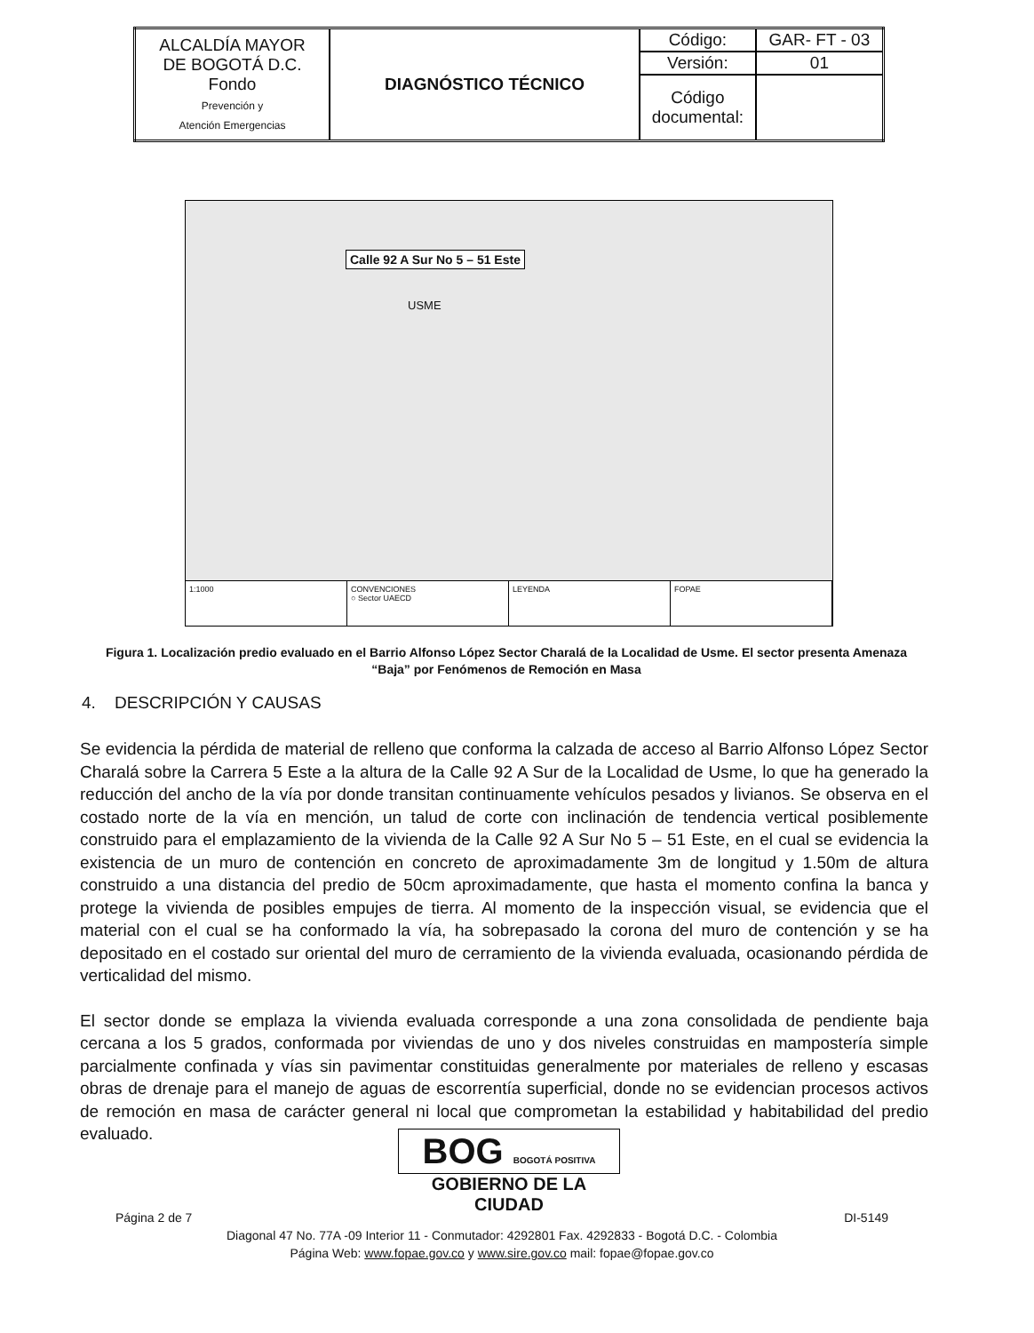| ALCALDÍA MAYOR DE BOGOTÁ D.C. Fondo Prevención y Atención Emergencias | DIAGNÓSTICO TÉCNICO | Código: | GAR- FT - 03 |
| | | Versión: | 01 |
| | | Código documental: | |
Calle 92 A Sur No 5 – 51 Este
USME
1:1000 CONVENCIONES
○ Sector UAECD
LEYENDA FOPAE
Figura 1. Localización predio evaluado en el Barrio Alfonso López Sector Charalá de la Localidad de Usme. El sector presenta Amenaza “Baja” por Fenómenos de Remoción en Masa
4. DESCRIPCIÓN Y CAUSAS
Se evidencia la pérdida de material de relleno que conforma la calzada de acceso al Barrio Alfonso López Sector Charalá sobre la Carrera 5 Este a la altura de la Calle 92 A Sur de la Localidad de Usme, lo que ha generado la reducción del ancho de la vía por donde transitan continuamente vehículos pesados y livianos. Se observa en el costado norte de la vía en mención, un talud de corte con inclinación de tendencia vertical posiblemente construido para el emplazamiento de la vivienda de la Calle 92 A Sur No 5 – 51 Este, en el cual se evidencia la existencia de un muro de contención en concreto de aproximadamente 3m de longitud y 1.50m de altura construido a una distancia del predio de 50cm aproximadamente, que hasta el momento confina la banca y protege la vivienda de posibles empujes de tierra. Al momento de la inspección visual, se evidencia que el material con el cual se ha conformado la vía, ha sobrepasado la corona del muro de contención y se ha depositado en el costado sur oriental del muro de cerramiento de la vivienda evaluada, ocasionando pérdida de verticalidad del mismo.
El sector donde se emplaza la vivienda evaluada corresponde a una zona consolidada de pendiente baja cercana a los 5 grados, conformada por viviendas de uno y dos niveles construidas en mampostería simple parcialmente confinada y vías sin pavimentar constituidas generalmente por materiales de relleno y escasas obras de drenaje para el manejo de aguas de escorrentía superficial, donde no se evidencian procesos activos de remoción en masa de carácter general ni local que comprometan la estabilidad y habitabilidad del predio evaluado.
BOG BOGOTÁ POSITIVA
GOBIERNO DE LA CIUDAD
Página 2 de 7 DI-5149
Diagonal 47 No. 77A -09 Interior 11 - Conmutador: 4292801 Fax. 4292833 - Bogotá D.C. - Colombia
Página Web: www.fopae.gov.co y www.sire.gov.co mail: fopae@fopae.gov.co